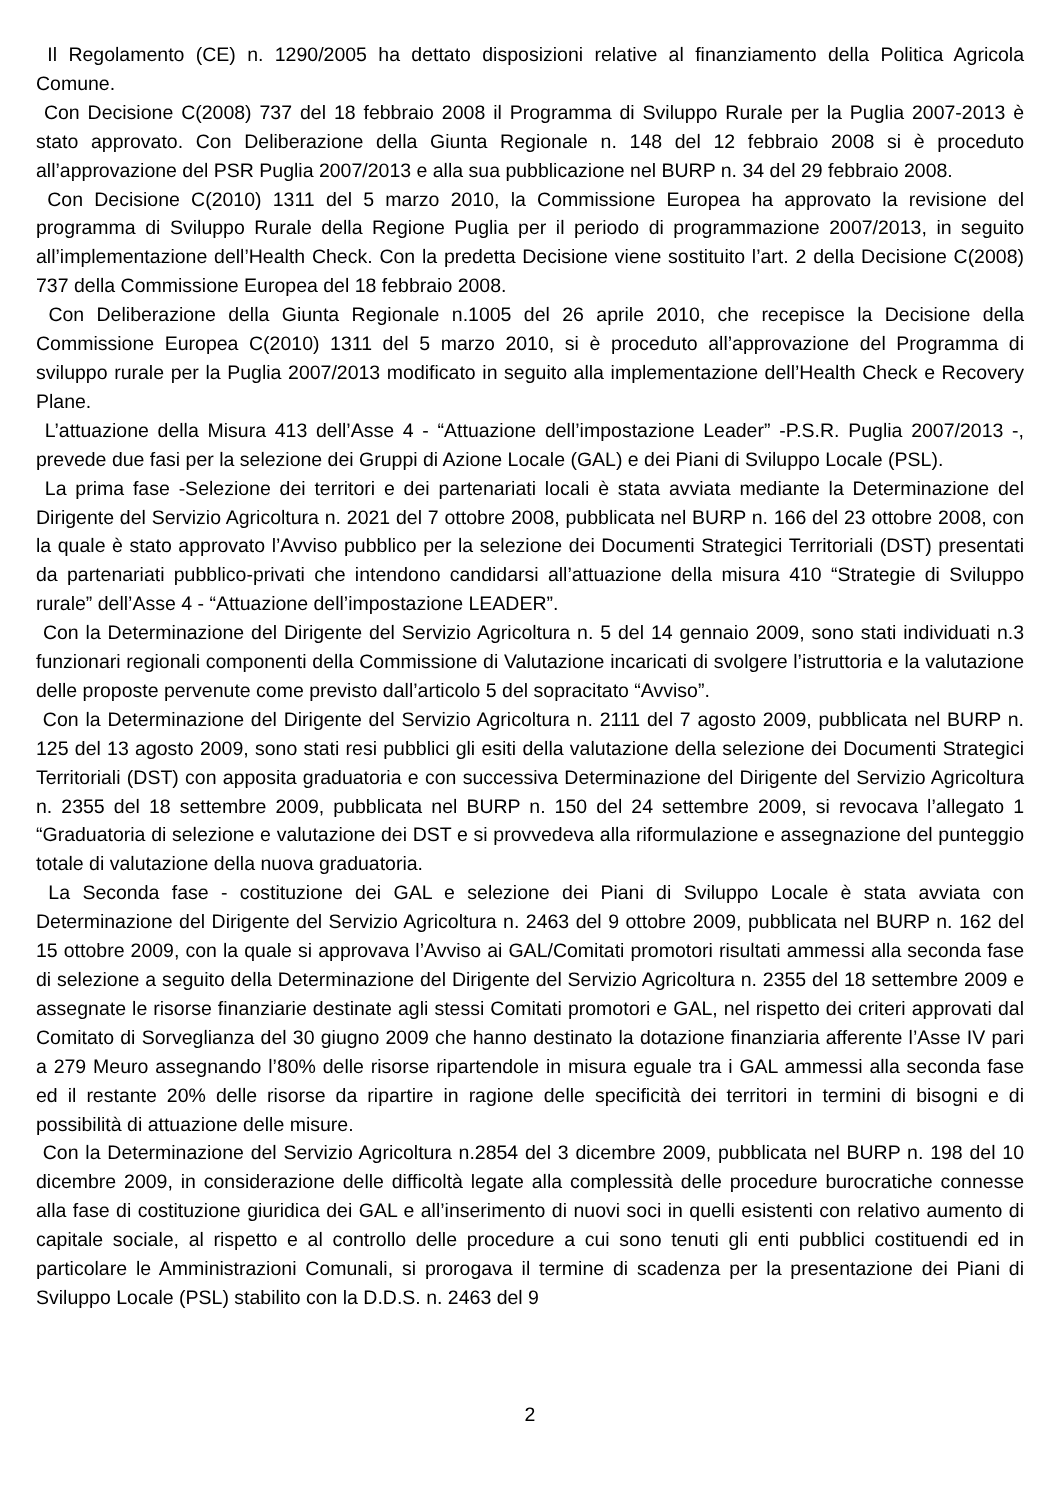Il Regolamento (CE) n. 1290/2005 ha dettato disposizioni relative al finanziamento della Politica Agricola Comune.
Con Decisione C(2008) 737 del 18 febbraio 2008 il Programma di Sviluppo Rurale per la Puglia 2007-2013 è stato approvato. Con Deliberazione della Giunta Regionale n. 148 del 12 febbraio 2008 si è proceduto all’approvazione del PSR Puglia 2007/2013 e alla sua pubblicazione nel BURP n. 34 del 29 febbraio 2008.
Con Decisione C(2010) 1311 del 5 marzo 2010, la Commissione Europea ha approvato la revisione del programma di Sviluppo Rurale della Regione Puglia per il periodo di programmazione 2007/2013, in seguito all’implementazione dell’Health Check. Con la predetta Decisione viene sostituito l’art. 2 della Decisione C(2008) 737 della Commissione Europea del 18 febbraio 2008.
Con Deliberazione della Giunta Regionale n.1005 del 26 aprile 2010, che recepisce la Decisione della Commissione Europea C(2010) 1311 del 5 marzo 2010, si è proceduto all’approvazione del Programma di sviluppo rurale per la Puglia 2007/2013 modificato in seguito alla implementazione dell’Health Check e Recovery Plane.
L’attuazione della Misura 413 dell’Asse 4 - “Attuazione dell’impostazione Leader” -P.S.R. Puglia 2007/2013 -, prevede due fasi per la selezione dei Gruppi di Azione Locale (GAL) e dei Piani di Sviluppo Locale (PSL).
La prima fase -Selezione dei territori e dei partenariati locali è stata avviata mediante la Determinazione del Dirigente del Servizio Agricoltura n. 2021 del 7 ottobre 2008, pubblicata nel BURP n. 166 del 23 ottobre 2008, con la quale è stato approvato l’Avviso pubblico per la selezione dei Documenti Strategici Territoriali (DST) presentati da partenariati pubblico-privati che intendono candidarsi all’attuazione della misura 410 “Strategie di Sviluppo rurale” dell’Asse 4 - “Attuazione dell’impostazione LEADER”.
Con la Determinazione del Dirigente del Servizio Agricoltura n. 5 del 14 gennaio 2009, sono stati individuati n.3 funzionari regionali componenti della Commissione di Valutazione incaricati di svolgere l’istruttoria e la valutazione delle proposte pervenute come previsto dall’articolo 5 del sopracitato “Avviso”.
Con la Determinazione del Dirigente del Servizio Agricoltura n. 2111 del 7 agosto 2009, pubblicata nel BURP n. 125 del 13 agosto 2009, sono stati resi pubblici gli esiti della valutazione della selezione dei Documenti Strategici Territoriali (DST) con apposita graduatoria e con successiva Determinazione del Dirigente del Servizio Agricoltura n. 2355 del 18 settembre 2009, pubblicata nel BURP n. 150 del 24 settembre 2009, si revocava l’allegato 1 “Graduatoria di selezione e valutazione dei DST e si provvedeva alla riformulazione e assegnazione del punteggio totale di valutazione della nuova graduatoria.
La Seconda fase - costituzione dei GAL e selezione dei Piani di Sviluppo Locale è stata avviata con Determinazione del Dirigente del Servizio Agricoltura n. 2463 del 9 ottobre 2009, pubblicata nel BURP n. 162 del 15 ottobre 2009, con la quale si approvava l’Avviso ai GAL/Comitati promotori risultati ammessi alla seconda fase di selezione a seguito della Determinazione del Dirigente del Servizio Agricoltura n. 2355 del 18 settembre 2009 e assegnate le risorse finanziarie destinate agli stessi Comitati promotori e GAL, nel rispetto dei criteri approvati dal Comitato di Sorveglianza del 30 giugno 2009 che hanno destinato la dotazione finanziaria afferente l’Asse IV pari a 279 Meuro assegnando l’80% delle risorse ripartendole in misura eguale tra i GAL ammessi alla seconda fase ed il restante 20% delle risorse da ripartire in ragione delle specificità dei territori in termini di bisogni e di possibilità di attuazione delle misure.
Con la Determinazione del Servizio Agricoltura n.2854 del 3 dicembre 2009, pubblicata nel BURP n. 198 del 10 dicembre 2009, in considerazione delle difficoltà legate alla complessità delle procedure burocratiche connesse alla fase di costituzione giuridica dei GAL e all’inserimento di nuovi soci in quelli esistenti con relativo aumento di capitale sociale, al rispetto e al controllo delle procedure a cui sono tenuti gli enti pubblici costituendi ed in particolare le Amministrazioni Comunali, si prorogava il termine di scadenza per la presentazione dei Piani di Sviluppo Locale (PSL) stabilito con la D.D.S. n. 2463 del 9
2